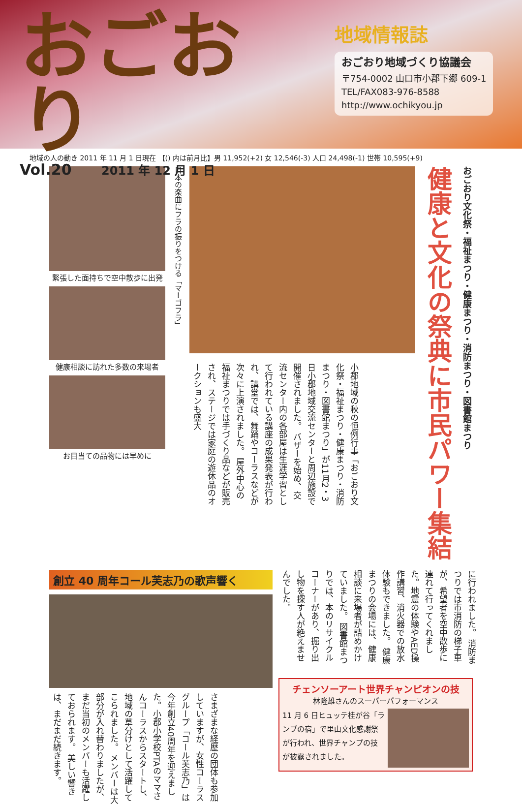おごおり
Vol.20 2011 年 12 月 1 日
地域情報誌
おごおり地域づくり協議会
〒754-0002 山口市小郡下郷 609-1
TEL/FAX083-976-8588
http://www.ochikyou.jp
地域の人の動き 2011 年 11 月 1 日現在 【() 内は前月比】男 11,952(+2) 女 12,546(-3) 人口 24,498(-1) 世帯 10,595(+9)
緊張した面持ちで空中散歩に出発
健康相談に訪れた多数の来場者
お目当ての品物には早めに
日本の楽曲にフラの振りをつける「マーゴフラ」
小郡地域の秋の恒例行事「おごおり文化祭・福祉まつり・健康まつり・消防まつり・図書館まつり」が11月2・3日小郡地域交流センターと周辺施設で開催されました。 バザーを始め、交流センター内の各部屋は生涯学習として行われている講座の成果発表が行われ、講堂では、舞踊やコーラスなどが次々に上演されました。 屋外中心の福祉まつりでは手づくり品などが販売され、ステージでは家庭の遊休品のオークションも盛大
健康と文化の祭典に市民パワー集結
おごおり文化祭・福祉まつり・健康まつり・消防まつり・図書館まつり
創立 40 周年コール芙志乃の歌声響く
さまざまな経歴の団体も参加していますが、女性コーラスグループ「コール芙志乃」は今年創立40周年を迎えました。小郡小学校PTAのママさんコーラスからスタートし、地域の草分けとして活躍してこられました。 メンバーは大部分が入れ替わりましたが、まだ当初のメンバーも活躍しておられます。 美しい響きは、まだまだ続きます。
に行われました。 消防まつりでは市消防の梯子車が、希望者を空中散歩に連れて行ってくれました。地震の体験やAED操作講習、消火器での放水体験もできました。 健康まつりの会場には、健康相談に来場者が詰めかけていました。 図書館まつりでは、本のリサイクルコーナーがあり、掘り出し物を探す人が絶えませんでした。
チェンソーアート世界チャンピオンの技
林隆雄さんのスーパーパフォーマンス
11 月 6 日ヒュッテ桂が谷「ランプの宿」で里山文化感謝祭が行われ、世界チャンプの技が披露されました。